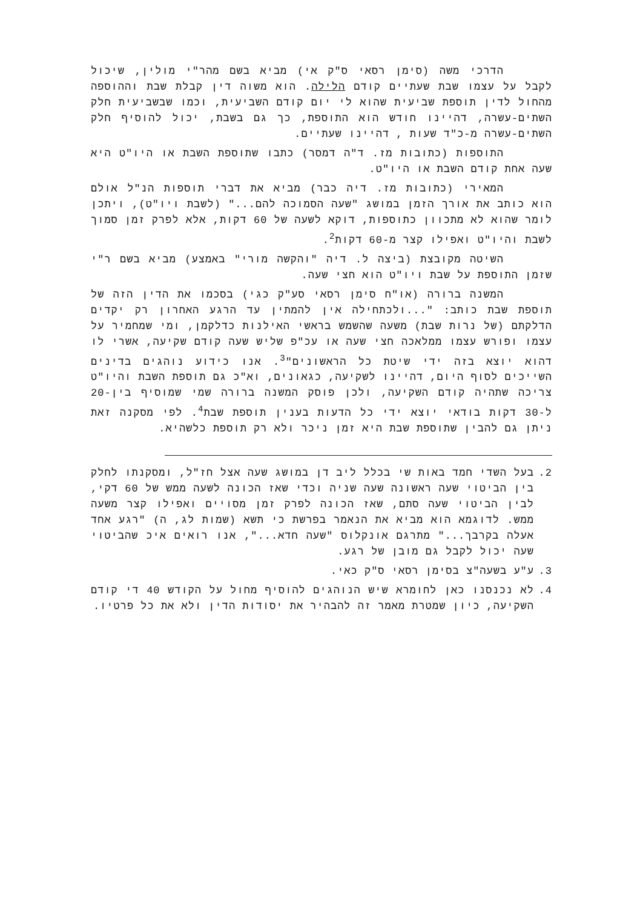הדרכי משה (סימן רסאי ס"ק אי) מביא בשם מהר"י מולין, שיכול לקבל על עצמו שבת שעתיים קודם הלילה. הוא משוה דין קבלת שבת וההוספה מהחול לדין תוספת שביעית שהוא לי יום קודם השביעית, וכמו שבשביעית חלק השתים-עשרה, דהיינו חודש הוא התוספת, כך גם בשבת, יכול להוסיף חלק השתים-עשרה מ-כ"ד שעות , דהיינו שעתיים.
התוספות (כתובות מז. ד"ה דמסר) כתבו שתוספת השבת או היו"ט היא שעה אחת קודם השבת או היו"ט.
המאירי (כתובות מז. דיה כבר) מביא את דברי תוספות הנ"ל אולם הוא כותב את אורך הזמן במושג "שעה הסמוכה להם..." (לשבת ויו"ט), ויתכן לומר שהוא לא מתכוון כתוספות, דוקא לשעה של 60 דקות, אלא לפרק זמן סמוך לשבת והיו"ט ואפילו קצר מ-60 דקות<sup>2</sup>.
השיטה מקובצת (ביצה ל. דיה "והקשה מורי" באמצע) מביא בשם ר"י שזמן התוספת על שבת ויו"ט הוא חצי שעה.
המשנה ברורה (או"ח סימן רסאי סע"ק כגי) בסכמו את הדין הזה של תוספת שבת כותב: "...ולכתחילה אין להמתין עד הרגע האחרון רק יקדים הדלקתם (של נרות שבת) משעה שהשמש בראשי האילנות כדלקמן, ומי שמחמיר על עצמו ופורש עצמו ממלאכה חצי שעה או עכ"פ שליש שעה קודם שקיעה, אשרי לו דהוא יוצא בזה ידי שיטת כל הראשונים"<sup>3</sup>. אנו כידוע נוהגים בדינים השייכים לסוף היום, דהיינו לשקיעה, כגאונים, וא"כ גם תוספת השבת והיו"ט צריכה שתהיה קודם השקיעה, ולכן פוסק המשנה ברורה שמי שמוסיף בין-20 ל-30 דקות בודאי יוצא ידי כל הדעות בענין תוספת שבת<sup>4</sup>. לפי מסקנה זאת ניתן גם להבין שתוספת שבת היא זמן ניכר ולא רק תוספת כלשהיא.
2. בעל השדי חמד באות שי בכלל ליב דן במושג שעה אצל חז"ל, ומסקנתו לחלק בין הביטוי שעה ראשונה שעה שניה וכדי שאז הכונה לשעה ממש של 60 דקי, לבין הביטוי שעה סתם, שאז הכונה לפרק זמן מסויים ואפילו קצר משעה ממש. לדוגמא הוא מביא את הנאמר בפרשת כי תשא (שמות לג, ה) "רגע אחד אעלה בקרבך..." מתרגם אונקלוס "שעה חדא...", אנו רואים איכ שהביטוי שעה יכול לקבל גם מובן של רגע.
3. ע"ע בשעה"צ בסימן רסאי ס"ק כאי.
4. לא נכנסנו כאן לחומרא שיש הנוהגים להוסיף מחול על הקודש 40 די קודם השקיעה, כיון שמטרת מאמר זה להבהיר את יסודות הדין ולא את כל פרטיו.